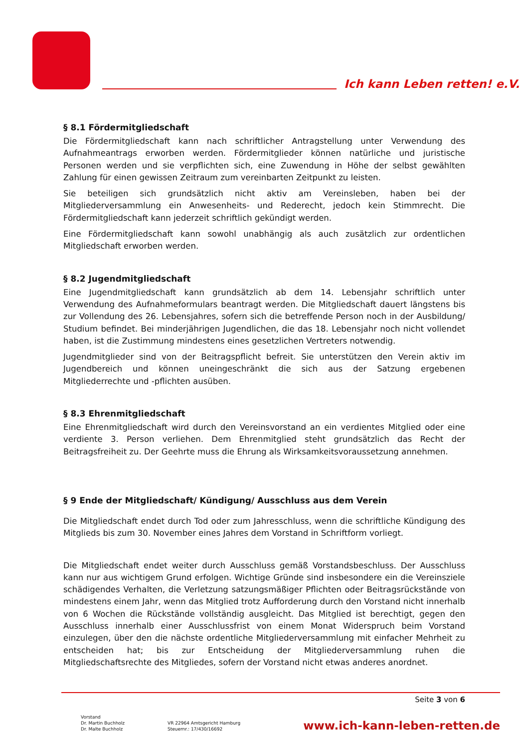Ich kann Leben retten! e.V.
§ 8.1 Fördermitgliedschaft
Die Fördermitgliedschaft kann nach schriftlicher Antragstellung unter Verwendung des Aufnahmeantrags erworben werden. Fördermitglieder können natürliche und juristische Personen werden und sie verpflichten sich, eine Zuwendung in Höhe der selbst gewählten Zahlung für einen gewissen Zeitraum zum vereinbarten Zeitpunkt zu leisten.
Sie beteiligen sich grundsätzlich nicht aktiv am Vereinsleben, haben bei der Mitgliederversammlung ein Anwesenheits- und Rederecht, jedoch kein Stimmrecht. Die Fördermitgliedschaft kann jederzeit schriftlich gekündigt werden.
Eine Fördermitgliedschaft kann sowohl unabhängig als auch zusätzlich zur ordentlichen Mitgliedschaft erworben werden.
§ 8.2 Jugendmitgliedschaft
Eine Jugendmitgliedschaft kann grundsätzlich ab dem 14. Lebensjahr schriftlich unter Verwendung des Aufnahmeformulars beantragt werden. Die Mitgliedschaft dauert längstens bis zur Vollendung des 26. Lebensjahres, sofern sich die betreffende Person noch in der Ausbildung/ Studium befindet. Bei minderjährigen Jugendlichen, die das 18. Lebensjahr noch nicht vollendet haben, ist die Zustimmung mindestens eines gesetzlichen Vertreters notwendig.
Jugendmitglieder sind von der Beitragspflicht befreit. Sie unterstützen den Verein aktiv im Jugendbereich und können uneingeschränkt die sich aus der Satzung ergebenen Mitgliederrechte und -pflichten ausüben.
§ 8.3 Ehrenmitgliedschaft
Eine Ehrenmitgliedschaft wird durch den Vereinsvorstand an ein verdientes Mitglied oder eine verdiente 3. Person verliehen. Dem Ehrenmitglied steht grundsätzlich das Recht der Beitragsfreiheit zu. Der Geehrte muss die Ehrung als Wirksamkeitsvoraussetzung annehmen.
§ 9 Ende der Mitgliedschaft/ Kündigung/ Ausschluss aus dem Verein
Die Mitgliedschaft endet durch Tod oder zum Jahresschluss, wenn die schriftliche Kündigung des Mitglieds bis zum 30. November eines Jahres dem Vorstand in Schriftform vorliegt.
Die Mitgliedschaft endet weiter durch Ausschluss gemäß Vorstandsbeschluss. Der Ausschluss kann nur aus wichtigem Grund erfolgen. Wichtige Gründe sind insbesondere ein die Vereinsziele schädigendes Verhalten, die Verletzung satzungsmäßiger Pflichten oder Beitragsrückstände von mindestens einem Jahr, wenn das Mitglied trotz Aufforderung durch den Vorstand nicht innerhalb von 6 Wochen die Rückstände vollständig ausgleicht. Das Mitglied ist berechtigt, gegen den Ausschluss innerhalb einer Ausschlussfrist von einem Monat Widerspruch beim Vorstand einzulegen, über den die nächste ordentliche Mitgliederversammlung mit einfacher Mehrheit zu entscheiden hat; bis zur Entscheidung der Mitgliederversammlung ruhen die Mitgliedschaftsrechte des Mitgliedes, sofern der Vorstand nicht etwas anderes anordnet.
Seite 3 von 6
Vorstand
Dr. Martin Buchholz
Dr. Malte Buchholz
VR 22964 Amtsgericht Hamburg
Steuernr.: 17/430/16692
www.ich-kann-leben-retten.de